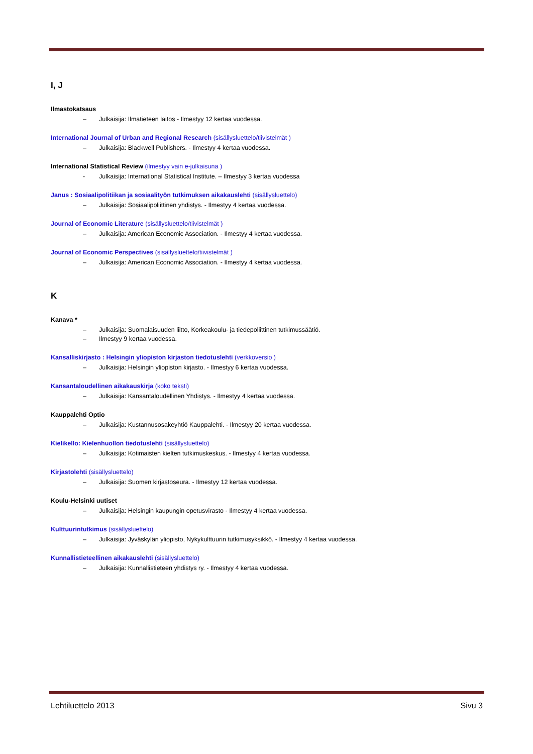I, J
Ilmastokatsaus
– Julkaisija: Ilmatieteen laitos - Ilmestyy 12 kertaa vuodessa.
International Journal of Urban and Regional Research (sisällysluettelo/tiivistelmät )
– Julkaisija: Blackwell Publishers. - Ilmestyy 4 kertaa vuodessa.
International Statistical Review (ilmestyy vain e-julkaisuna )
- Julkaisija: International Statistical Institute. – Ilmestyy 3 kertaa vuodessa
Janus : Sosiaalipolitiikan ja sosiaalityön tutkimuksen aikakauslehti (sisällysluettelo)
– Julkaisija: Sosiaalipoliittinen yhdistys. - Ilmestyy 4 kertaa vuodessa.
Journal of Economic Literature (sisällysluettelo/tiivistelmät )
– Julkaisija: American Economic Association. - Ilmestyy 4 kertaa vuodessa.
Journal of Economic Perspectives (sisällysluettelo/tiivistelmät )
– Julkaisija: American Economic Association. - Ilmestyy 4 kertaa vuodessa.
K
Kanava *
– Julkaisija: Suomalaisuuden liitto, Korkeakoulu- ja tiedepoliittinen tutkimussäätiö.
– Ilmestyy 9 kertaa vuodessa.
Kansalliskirjasto : Helsingin yliopiston kirjaston tiedotuslehti (verkkoversio )
– Julkaisija: Helsingin yliopiston kirjasto. - Ilmestyy 6 kertaa vuodessa.
Kansantaloudellinen aikakauskirja (koko teksti)
– Julkaisija: Kansantaloudellinen Yhdistys. - Ilmestyy 4 kertaa vuodessa.
Kauppalehti Optio
– Julkaisija: Kustannusosakeyhtiö Kauppalehti. - Ilmestyy 20 kertaa vuodessa.
Kielikello: Kielenhuollon tiedotuslehti (sisällysluettelo)
– Julkaisija: Kotimaisten kielten tutkimuskeskus. - Ilmestyy 4 kertaa vuodessa.
Kirjastolehti (sisällysluettelo)
– Julkaisija: Suomen kirjastoseura. - Ilmestyy 12 kertaa vuodessa.
Koulu-Helsinki uutiset
– Julkaisija: Helsingin kaupungin opetusvirasto - Ilmestyy 4 kertaa vuodessa.
Kulttuurintutkimus (sisällysluettelo)
– Julkaisija: Jyväskylän yliopisto, Nykykulttuurin tutkimusyksikkö. - Ilmestyy 4 kertaa vuodessa.
Kunnallistieteellinen aikakauslehti (sisällysluettelo)
– Julkaisija: Kunnallistieteen yhdistys ry. - Ilmestyy 4 kertaa vuodessa.
Lehtiluettelo 2013 Sivu 3